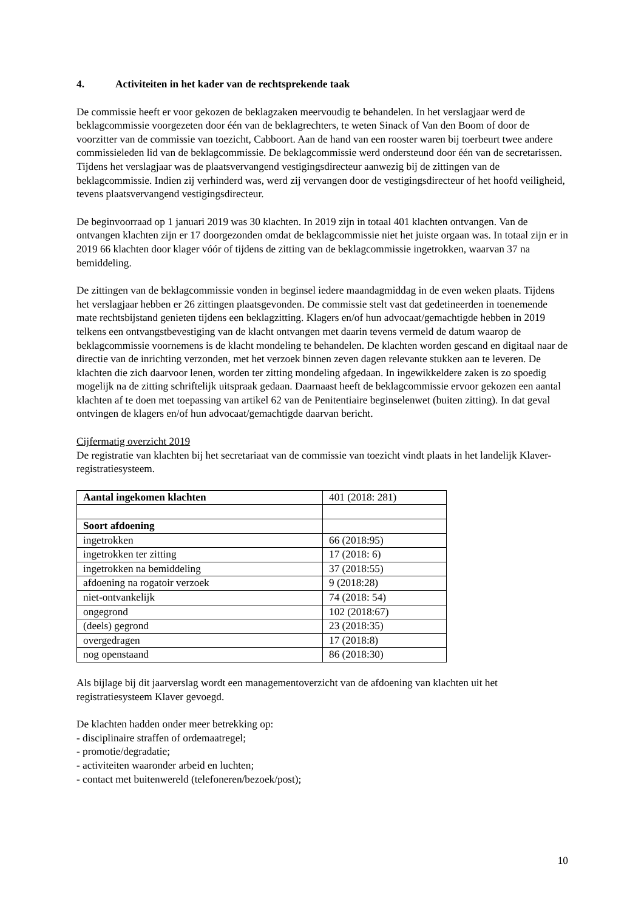4. Activiteiten in het kader van de rechtsprekende taak
De commissie heeft er voor gekozen de beklagzaken meervoudig te behandelen. In het verslagjaar werd de beklagcommissie voorgezeten door één van de beklagrechters, te weten Sinack of Van den Boom of door de voorzitter van de commissie van toezicht, Cabboort. Aan de hand van een rooster waren bij toerbeurt twee andere commissieleden lid van de beklagcommissie. De beklagcommissie werd ondersteund door één van de secretarissen. Tijdens het verslagjaar was de plaatsvervangend vestigingsdirecteur aanwezig bij de zittingen van de beklagcommissie. Indien zij verhinderd was, werd zij vervangen door de vestigingsdirecteur of het hoofd veiligheid, tevens plaatsvervangend vestigingsdirecteur.
De beginvoorraad op 1 januari 2019 was 30 klachten. In 2019 zijn in totaal 401 klachten ontvangen. Van de ontvangen klachten zijn er 17 doorgezonden omdat de beklagcommissie niet het juiste orgaan was. In totaal zijn er in 2019 66 klachten door klager vóór of tijdens de zitting van de beklagcommissie ingetrokken, waarvan 37 na bemiddeling.
De zittingen van de beklagcommissie vonden in beginsel iedere maandagmiddag in de even weken plaats. Tijdens het verslagjaar hebben er 26 zittingen plaatsgevonden. De commissie stelt vast dat gedetineerden in toenemende mate rechtsbijstand genieten tijdens een beklagzitting. Klagers en/of hun advocaat/gemachtigde hebben in 2019 telkens een ontvangstbevestiging van de klacht ontvangen met daarin tevens vermeld de datum waarop de beklagcommissie voornemens is de klacht mondeling te behandelen. De klachten worden gescand en digitaal naar de directie van de inrichting verzonden, met het verzoek binnen zeven dagen relevante stukken aan te leveren. De klachten die zich daarvoor lenen, worden ter zitting mondeling afgedaan. In ingewikkeldere zaken is zo spoedig mogelijk na de zitting schriftelijk uitspraak gedaan. Daarnaast heeft de beklagcommissie ervoor gekozen een aantal klachten af te doen met toepassing van artikel 62 van de Penitentiaire beginselenwet (buiten zitting). In dat geval ontvingen de klagers en/of hun advocaat/gemachtigde daarvan bericht.
Cijfermatig overzicht 2019
De registratie van klachten bij het secretariaat van de commissie van toezicht vindt plaats in het landelijk Klaver-registratiesysteem.
| Aantal ingekomen klachten | 401 (2018: 281) |
| Soort afdoening | |
| ingetrokken | 66 (2018:95) |
| ingetrokken ter zitting | 17 (2018: 6) |
| ingetrokken na bemiddeling | 37 (2018:55) |
| afdoening na rogatoir verzoek | 9 (2018:28) |
| niet-ontvankelijk | 74 (2018: 54) |
| ongegrond | 102 (2018:67) |
| (deels) gegrond | 23 (2018:35) |
| overgedragen | 17 (2018:8) |
| nog openstaand | 86 (2018:30) |
Als bijlage bij dit jaarverslag wordt een managementoverzicht van de afdoening van klachten uit het registratiesysteem Klaver gevoegd.
De klachten hadden onder meer betrekking op:
- disciplinaire straffen of ordemaatregel;
- promotie/degradatie;
- activiteiten waaronder arbeid en luchten;
- contact met buitenwereld (telefoneren/bezoek/post);
10